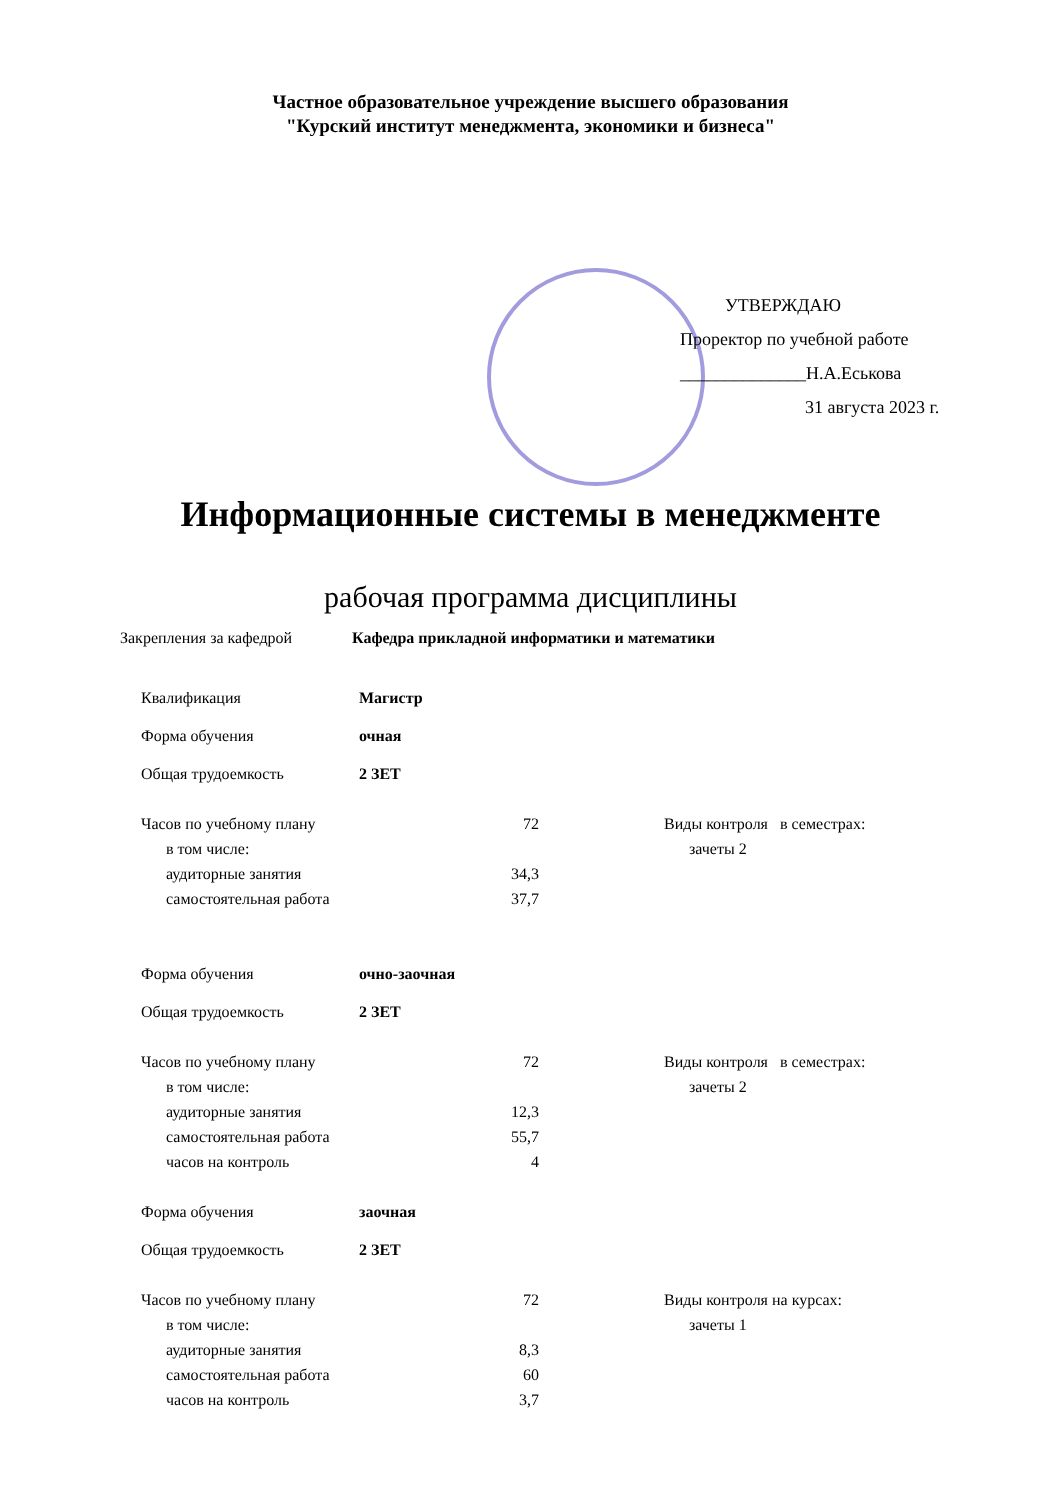Частное образовательное учреждение высшего образования
"Курский институт менеджмента, экономики и бизнеса"
УТВЕРЖДАЮ
Проректор по учебной работе
______________Н.А.Еськова
31 августа 2023 г.
Информационные системы в менеджменте
рабочая программа дисциплины
| Закрепления за кафедрой | Кафедра прикладной информатики и математики |
| Квалификация | Магистр | | |
| Форма обучения | очная | | |
| Общая трудоемкость | 2 ЗЕТ | | |
| Часов по учебному плану | 72 | | Виды контроля в семестрах: |
| в том числе: | | | зачеты 2 |
| аудиторные занятия | 34,3 | | |
| самостоятельная работа | 37,7 | | |
| Форма обучения | очно-заочная | | |
| Общая трудоемкость | 2 ЗЕТ | | |
| Часов по учебному плану | 72 | | Виды контроля в семестрах: |
| в том числе: | | | зачеты 2 |
| аудиторные занятия | 12,3 | | |
| самостоятельная работа | 55,7 | | |
| часов на контроль | 4 | | |
| Форма обучения | заочная | | |
| Общая трудоемкость | 2 ЗЕТ | | |
| Часов по учебному плану | 72 | | Виды контроля на курсах: |
| в том числе: | | | зачеты 1 |
| аудиторные занятия | 8,3 | | |
| самостоятельная работа | 60 | | |
| часов на контроль | 3,7 | | |